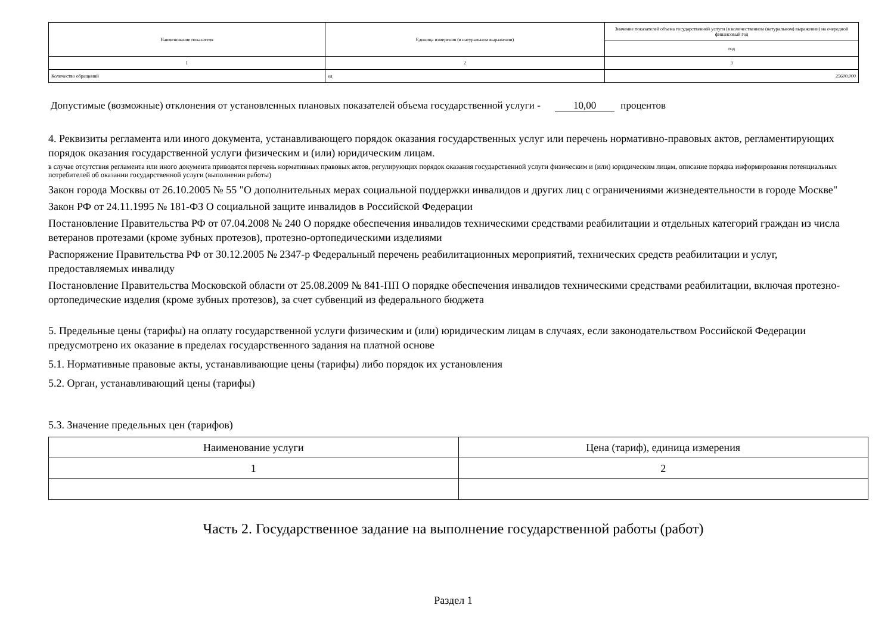| Наименование показателя | Единица измерения (в натуральном выражении) | Значение показателей объема государственной услуги (в количественном (натуральном) выражении) на очередной финансовый год |
| | | год |
| 1 | 2 | 3 |
| Количество обращений | ед | 25600,000 |
Допустимые (возможные) отклонения от установленных плановых показателей объема государственной услуги - 10,00 процентов
4. Реквизиты регламента или иного документа, устанавливающего порядок оказания государственных услуг или перечень нормативно-правовых актов, регламентирующих порядок оказания государственной услуги физическим и (или) юридическим лицам.
в случае отсутствия регламента или иного документа приводятся перечень нормативных правовых актов, регулирующих порядок оказания государственной услуги физическим и (или) юридическим лицам, описание порядка информирования потенциальных потребителей об оказании государственной услуги (выполнении работы)
Закон города Москвы от 26.10.2005 № 55 "О дополнительных мерах социальной поддержки инвалидов и других лиц с ограничениями жизнедеятельности в городе Москве"
Закон РФ от 24.11.1995 № 181-ФЗ О социальной защите инвалидов в Российской Федерации
Постановление Правительства РФ от 07.04.2008 № 240 О порядке обеспечения инвалидов техническими средствами реабилитации и отдельных категорий граждан из числа ветеранов протезами (кроме зубных протезов), протезно-ортопедическими изделиями
Распоряжение Правительства РФ от 30.12.2005 № 2347-р Федеральный перечень реабилитационных мероприятий, технических средств реабилитации и услуг, предоставляемых инвалиду
Постановление Правительства Московской области от 25.08.2009 № 841-ПП О порядке обеспечения инвалидов техническими средствами реабилитации, включая протезно-ортопедические изделия (кроме зубных протезов), за счет субвенций из федерального бюджета
5. Предельные цены (тарифы) на оплату государственной услуги физическим и (или) юридическим лицам в случаях, если законодательством Российской Федерации предусмотрено их оказание в пределах государственного задания на платной основе
5.1. Нормативные правовые акты, устанавливающие цены (тарифы) либо порядок их установления
5.2. Орган, устанавливающий цены (тарифы)
5.3. Значение предельных цен (тарифов)
| Наименование услуги | Цена (тариф), единица измерения |
| 1 | 2 |
Часть 2. Государственное задание на выполнение государственной работы (работ)
Раздел 1